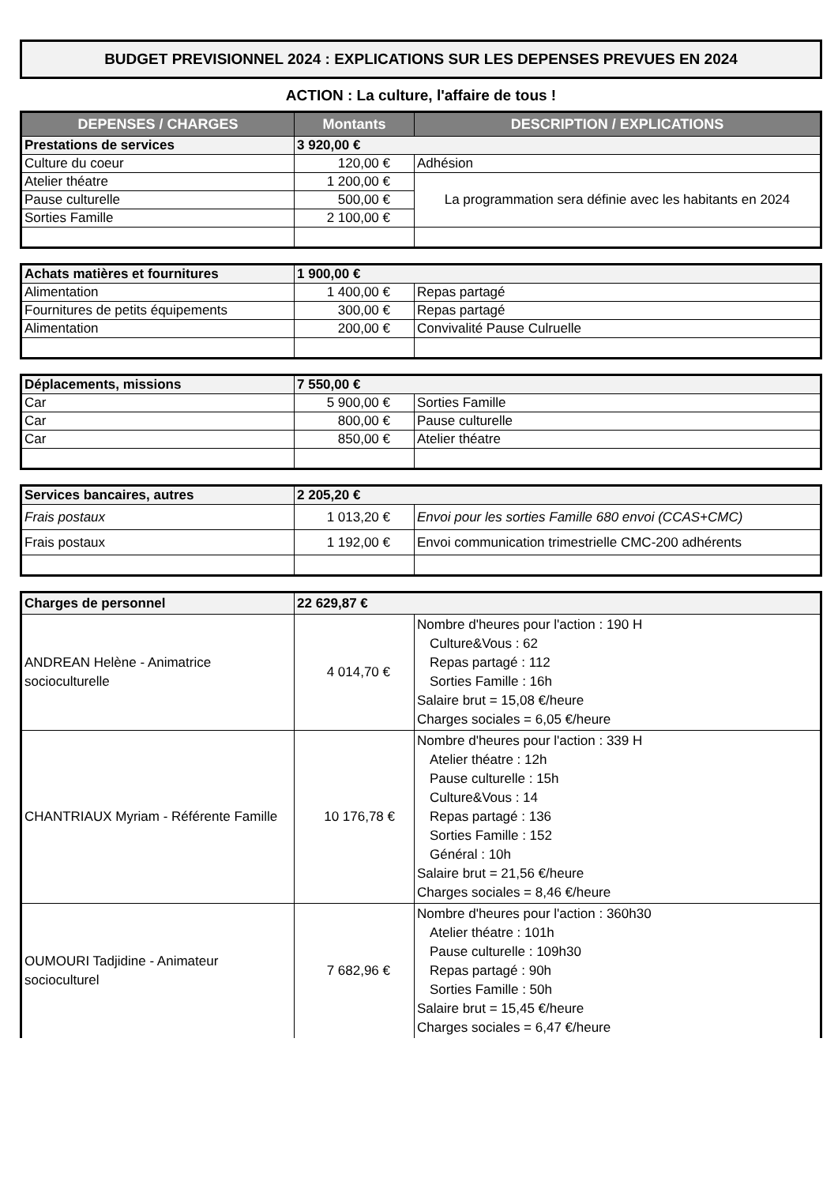BUDGET PREVISIONNEL 2024 : EXPLICATIONS SUR LES DEPENSES PREVUES EN 2024
ACTION : La culture, l'affaire de tous !
| DEPENSES / CHARGES | Montants | DESCRIPTION / EXPLICATIONS |
| --- | --- | --- |
| Prestations de services | 3 920,00 € | |
| Culture du coeur | 120,00 € | Adhésion |
| Atelier théatre | 1 200,00 € | La programmation sera définie avec les habitants en 2024 |
| Pause culturelle | 500,00 € | |
| Sorties Famille | 2 100,00 € | |
| Achats matières et fournitures | 1 900,00 € | |
| Alimentation | 1 400,00 € | Repas partagé |
| Fournitures de petits équipements | 300,00 € | Repas partagé |
| Alimentation | 200,00 € | Convivalité Pause Culruelle |
| Déplacements, missions | 7 550,00 € | |
| Car | 5 900,00 € | Sorties Famille |
| Car | 800,00 € | Pause culturelle |
| Car | 850,00 € | Atelier théatre |
| Services bancaires, autres | 2 205,20 € | |
| Frais postaux | 1 013,20 € | Envoi pour les sorties Famille 680 envoi (CCAS+CMC) |
| Frais postaux | 1 192,00 € | Envoi communication trimestrielle CMC-200 adhérents |
| Charges de personnel | 22 629,87 € | |
| ANDREAN Helène - Animatrice socioculturelle | 4 014,70 € | Nombre d'heures pour l'action : 190 H Culture&Vous : 62 Repas partagé : 112 Sorties Famille : 16h Salaire brut = 15,08 €/heure Charges sociales = 6,05 €/heure |
| CHANTRIAUX Myriam - Référente Famille | 10 176,78 € | Nombre d'heures pour l'action : 339 H Atelier théatre : 12h Pause culturelle : 15h Culture&Vous : 14 Repas partagé : 136 Sorties Famille : 152 Général : 10h Salaire brut = 21,56 €/heure Charges sociales = 8,46 €/heure |
| OUMOURI Tadjidine - Animateur socioculturel | 7 682,96 € | Nombre d'heures pour l'action : 360h30 Atelier théatre : 101h Pause culturelle : 109h30 Repas partagé : 90h Sorties Famille : 50h Salaire brut = 15,45 €/heure Charges sociales = 6,47 €/heure |